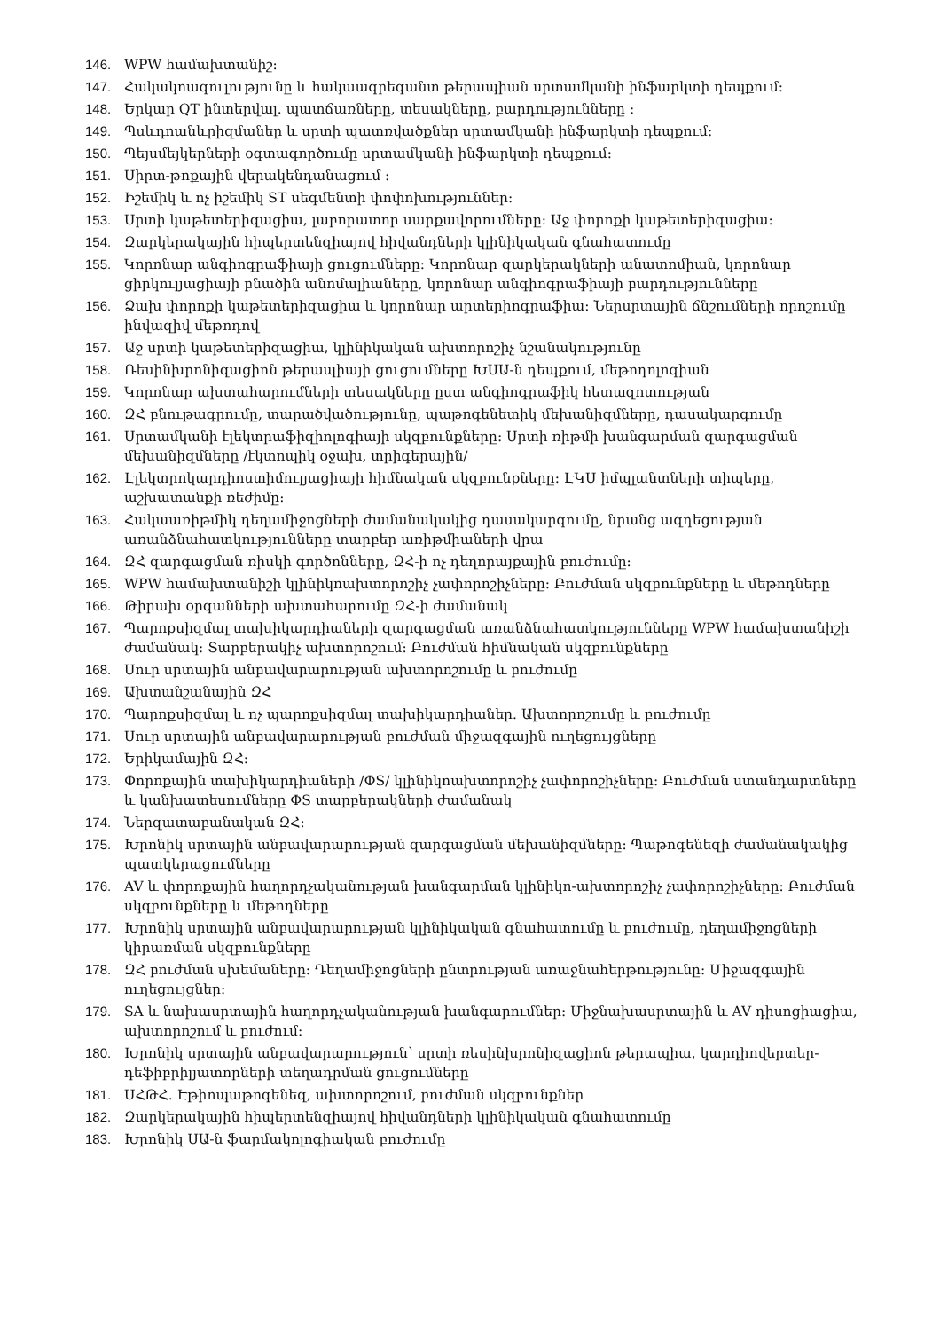146. WPW համախտանիշ:
147. Հակակոագուլությունը և հակաագրեգանտ թերապիան սրտամկանի ինֆարկտի դեպքում:
148. Երկար QT ինտերվալ. պատճառները, տեսակները, բարդությունները :
149. Պսևդոանևրիզմաներ և սրտի պատռվածքներ սրտամկանի ինֆարկտի դեպքում:
150. Պեյսմեյկերների օգտագործումը սրտամկանի ինֆարկտի դեպքում:
151. Սիրտ-թոքային վերակենդանացում :
152. Իշեմիկ և ոչ իշեմիկ ST սեգմենտի փոփոխություններ:
153. Սրտի կաթետերիզացիա, լաբորատոր սարքավորումները: Աջ փորոքի կաթետերիզացիա:
154. Զարկերակային հիպերտենզիայով հիվանդների կլինիկական գնահատումը
155. Կորոնար անգիոգրաֆիայի ցուցումները: Կորոնար զարկերակների անատոմիան, կորոնար ցիրկուլյացիայի բնածին անոմալիաները, կորոնար անգիոգրաֆիայի բարդությունները
156. Ձախ փորոքի կաթետերիզացիա և կորոնար արտերիոգրաֆիա: Ներսրտային ճնշումների որոշումը ինվազիվ մեթոդով
157. Աջ սրտի կաթետերիզացիա, կլինիկական ախտորոշիչ նշանակությունը
158. Ռեսինխրոնիզացիոն թերապիայի ցուցումները ԽՍԱ-ն դեպքում, մեթոդոլոգիան
159. Կորոնար ախտահարումների տեսակները ըստ անգիոգրաֆիկ հետազոտության
160. ԶՀ բնութագրումը, տարածվածությունը, պաթոգենետիկ մեխանիզմները, դասակարգումը
161. Սրտամկանի էլեկտրաֆիզիոլոգիայի սկզբունքները: Սրտի ռիթմի խանգարման զարգացման մեխանիզմները /էկտոպիկ օջախ, տրիգերային/
162. Էլեկտրոկարդիոստիմուլյացիայի հիմնական սկզբունքները: ԷԿՍ իմպլանտների տիպերը, աշխատանքի ռեժիմը:
163. Հակաառիթմիկ դեղամիջոցների ժամանակակից դասակարգումը, նրանց ազդեցության առանձնահատկությունները տարբեր առիթմիաների վրա
164. ԶՀ զարգացման ռիսկի գործոնները, ԶՀ-ի ոչ դեղորայքային բուժումը:
165. WPW համախտանիշի կլինիկոախտորոշիչ չափորոշիչները: Բուժման սկզբունքները և մեթոդները
166. Թիրախ օրգանների ախտահարումը ԶՀ-ի ժամանակ
167. Պարոքսիզմալ տախիկարդիաների զարգացման առանձնահատկությունները WPW համախտանիշի ժամանակ: Տարբերակիչ ախտորոշում: Բուժման հիմնական սկզբունքները
168. Սուր սրտային անբավարարության ախտորոշումը և բուժումը
169. Ախտանշանային ԶՀ
170. Պարոքսիզմալ և ոչ պարոքսիզմալ տախիկարդիաներ. Ախտորոշումը և բուժումը
171. Սուր սրտային անբավարարության բուժման միջազգային ուղեցույցները
172. Երիկամային ԶՀ:
173. Փորոքային տախիկարդիաների /ՓS/ կլինիկոախտորոշիչ չափորոշիչները: Բուժման ստանդարտները և կանխատեսումները ՓS տարբերակների ժամանակ
174. Ներզատաբանական ԶՀ:
175. Խրոնիկ սրտային անբավարարության զարգացման մեխանիզմները: Պաթոգենեզի ժամանակակից պատկերացումները
176. AV և փորոքային հաղորդչականության խանգարման կլինիկո-ախտորոշիչ չափորոշիչները: Բուժման սկզբունքները և մեթոդները
177. Խրոնիկ սրտային անբավարարության կլինիկական գնահատումը և բուժումը, դեղամիջոցների կիրառման սկզբունքները
178. ԶՀ բուժման սխեմաները: Դեղամիջոցների ընտրության առաջնահերթությունը: Միջազգային ուղեցույցներ:
179. SA և նախասրտային հաղորդչականության խանգարումներ: Միջնախասրտային և AV դիսոցիացիա, ախտորոշում և բուժում:
180. Խրոնիկ սրտային անբավարարություն՝ սրտի ռեսինխրոնիզացիոն թերապիա, կարդիովերտեր-դեֆիբրիլյատորների տեղադրման ցուցումները
181. ՍՀԹՀ. Էթիոպաթոգենեզ, ախտորոշում, բուժման սկզբունքներ
182. Զարկերակային հիպերտենզիայով հիվանդների կլինիկական գնահատումը
183. Խրոնիկ ՍԱ-ն ֆարմակոլոգիական բուժումը